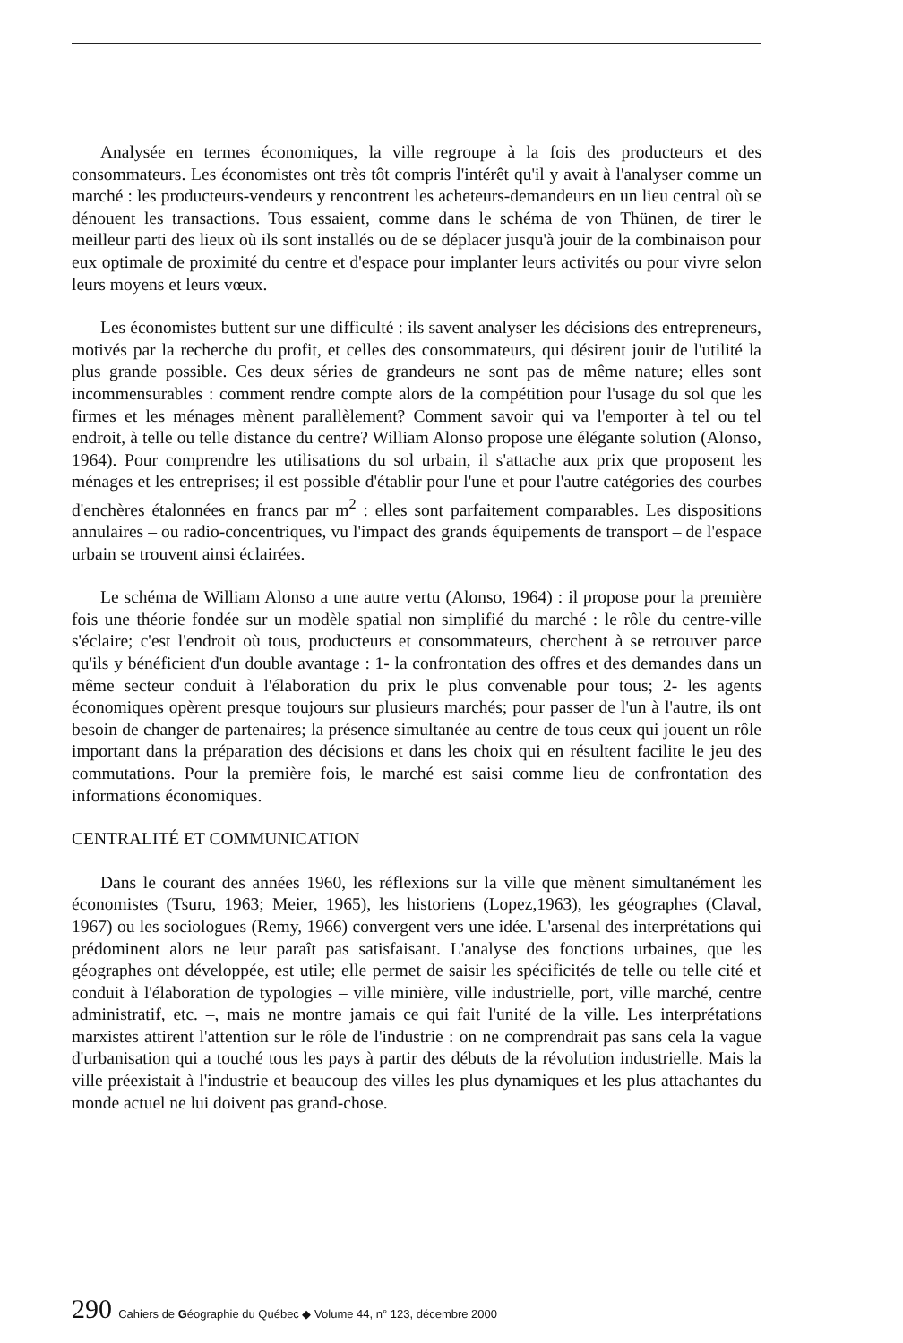Analysée en termes économiques, la ville regroupe à la fois des producteurs et des consommateurs. Les économistes ont très tôt compris l'intérêt qu'il y avait à l'analyser comme un marché : les producteurs-vendeurs y rencontrent les acheteurs-demandeurs en un lieu central où se dénouent les transactions. Tous essaient, comme dans le schéma de von Thünen, de tirer le meilleur parti des lieux où ils sont installés ou de se déplacer jusqu'à jouir de la combinaison pour eux optimale de proximité du centre et d'espace pour implanter leurs activités ou pour vivre selon leurs moyens et leurs vœux.
Les économistes buttent sur une difficulté : ils savent analyser les décisions des entrepreneurs, motivés par la recherche du profit, et celles des consommateurs, qui désirent jouir de l'utilité la plus grande possible. Ces deux séries de grandeurs ne sont pas de même nature; elles sont incommensurables : comment rendre compte alors de la compétition pour l'usage du sol que les firmes et les ménages mènent parallèlement? Comment savoir qui va l'emporter à tel ou tel endroit, à telle ou telle distance du centre? William Alonso propose une élégante solution (Alonso, 1964). Pour comprendre les utilisations du sol urbain, il s'attache aux prix que proposent les ménages et les entreprises; il est possible d'établir pour l'une et pour l'autre catégories des courbes d'enchères étalonnées en francs par m<sup>2</sup> : elles sont parfaitement comparables. Les dispositions annulaires – ou radio-concentriques, vu l'impact des grands équipements de transport – de l'espace urbain se trouvent ainsi éclairées.
Le schéma de William Alonso a une autre vertu (Alonso, 1964) : il propose pour la première fois une théorie fondée sur un modèle spatial non simplifié du marché : le rôle du centre-ville s'éclaire; c'est l'endroit où tous, producteurs et consommateurs, cherchent à se retrouver parce qu'ils y bénéficient d'un double avantage : 1- la confrontation des offres et des demandes dans un même secteur conduit à l'élaboration du prix le plus convenable pour tous; 2- les agents économiques opèrent presque toujours sur plusieurs marchés; pour passer de l'un à l'autre, ils ont besoin de changer de partenaires; la présence simultanée au centre de tous ceux qui jouent un rôle important dans la préparation des décisions et dans les choix qui en résultent facilite le jeu des commutations. Pour la première fois, le marché est saisi comme lieu de confrontation des informations économiques.
CENTRALITÉ ET COMMUNICATION
Dans le courant des années 1960, les réflexions sur la ville que mènent simultanément les économistes (Tsuru, 1963; Meier, 1965), les historiens (Lopez,1963), les géographes (Claval, 1967) ou les sociologues (Remy, 1966) convergent vers une idée. L'arsenal des interprétations qui prédominent alors ne leur paraît pas satisfaisant. L'analyse des fonctions urbaines, que les géographes ont développée, est utile; elle permet de saisir les spécificités de telle ou telle cité et conduit à l'élaboration de typologies – ville minière, ville industrielle, port, ville marché, centre administratif, etc. –, mais ne montre jamais ce qui fait l'unité de la ville. Les interprétations marxistes attirent l'attention sur le rôle de l'industrie : on ne comprendrait pas sans cela la vague d'urbanisation qui a touché tous les pays à partir des débuts de la révolution industrielle. Mais la ville préexistait à l'industrie et beaucoup des villes les plus dynamiques et les plus attachantes du monde actuel ne lui doivent pas grand-chose.
290 Cahiers de Géographie du Québec ◆ Volume 44, n° 123, décembre 2000